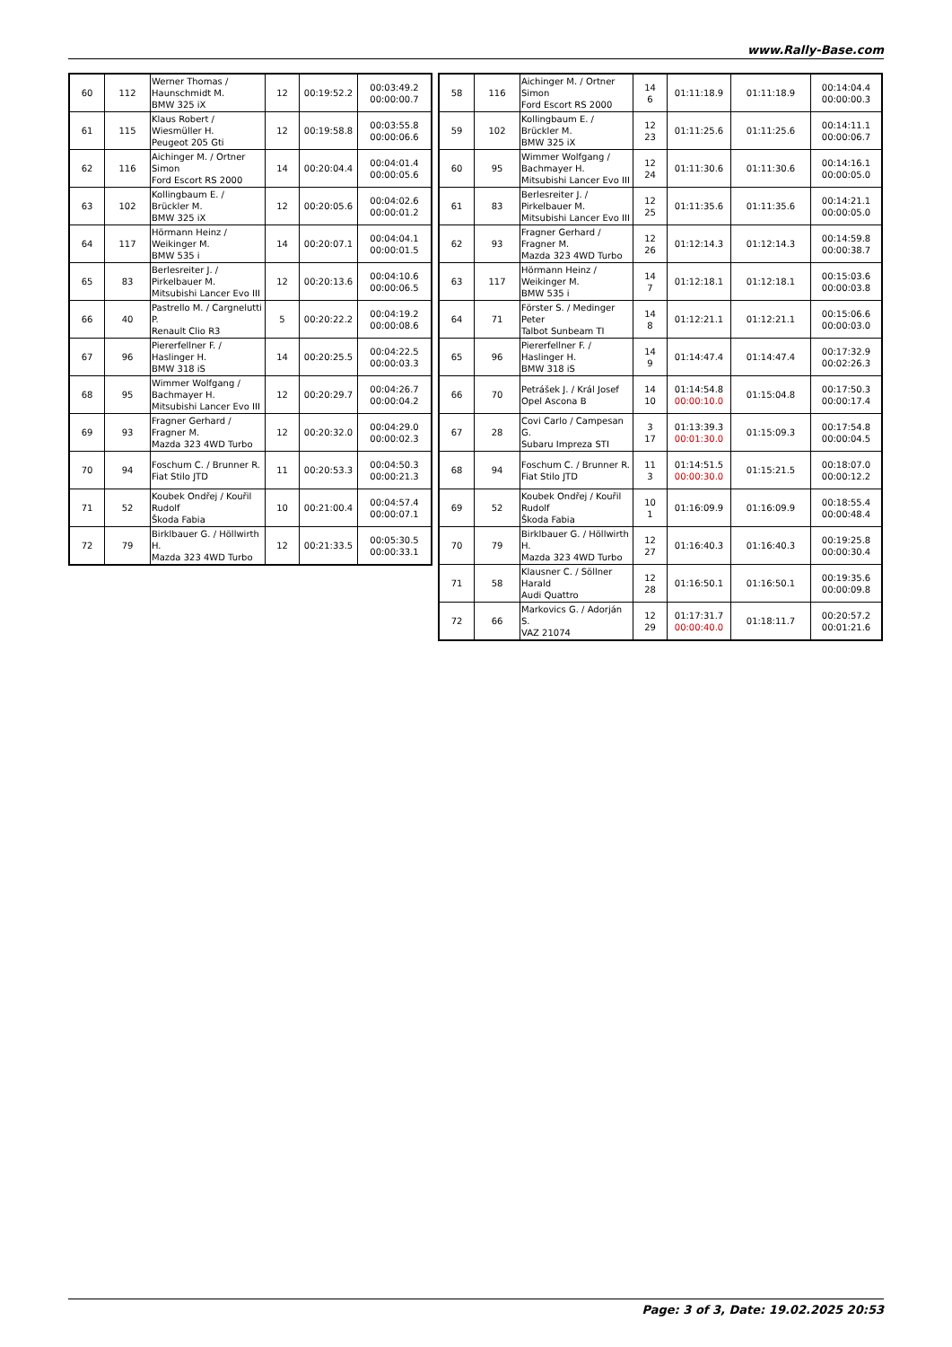www.Rally-Base.com
| 60 | 112 | Werner Thomas / Haunschmidt M. BMW 325 iX | 12 | 00:19:52.2 | 00:03:49.2 00:00:00.7 |
| 61 | 115 | Klaus Robert / Wiesmüller H. Peugeot 205 Gti | 12 | 00:19:58.8 | 00:03:55.8 00:00:06.6 |
| 62 | 116 | Aichinger M. / Ortner Simon Ford Escort RS 2000 | 14 | 00:20:04.4 | 00:04:01.4 00:00:05.6 |
| 63 | 102 | Kollingbaum E. / Brückler M. BMW 325 iX | 12 | 00:20:05.6 | 00:04:02.6 00:00:01.2 |
| 64 | 117 | Hörmann Heinz / Weikinger M. BMW 535 i | 14 | 00:20:07.1 | 00:04:04.1 00:00:01.5 |
| 65 | 83 | Berlesreiter J. / Pirkelbauer M. Mitsubishi Lancer Evo III | 12 | 00:20:13.6 | 00:04:10.6 00:00:06.5 |
| 66 | 40 | Pastrello M. / Cargnelutti P. Renault Clio R3 | 5 | 00:20:22.2 | 00:04:19.2 00:00:08.6 |
| 67 | 96 | Piererfellner F. / Haslinger H. BMW 318 iS | 14 | 00:20:25.5 | 00:04:22.5 00:00:03.3 |
| 68 | 95 | Wimmer Wolfgang / Bachmayer H. Mitsubishi Lancer Evo III | 12 | 00:20:29.7 | 00:04:26.7 00:00:04.2 |
| 69 | 93 | Fragner Gerhard / Fragner M. Mazda 323 4WD Turbo | 12 | 00:20:32.0 | 00:04:29.0 00:00:02.3 |
| 70 | 94 | Foschum C. / Brunner R. Fiat Stilo JTD | 11 | 00:20:53.3 | 00:04:50.3 00:00:21.3 |
| 71 | 52 | Koubek Ondřej / Kouřil Rudolf Škoda Fabia | 10 | 00:21:00.4 | 00:04:57.4 00:00:07.1 |
| 72 | 79 | Birklbauer G. / Höllwirth H. Mazda 323 4WD Turbo | 12 | 00:21:33.5 | 00:05:30.5 00:00:33.1 |
| 58 | 116 | Aichinger M. / Ortner Simon Ford Escort RS 2000 | 14 6 | 01:11:18.9 | 01:11:18.9 | 00:14:04.4 00:00:00.3 |
| 59 | 102 | Kollingbaum E. / Brückler M. BMW 325 iX | 12 23 | 01:11:25.6 | 01:11:25.6 | 00:14:11.1 00:00:06.7 |
| 60 | 95 | Wimmer Wolfgang / Bachmayer H. Mitsubishi Lancer Evo III | 12 24 | 01:11:30.6 | 01:11:30.6 | 00:14:16.1 00:00:05.0 |
| 61 | 83 | Berlesreiter J. / Pirkelbauer M. Mitsubishi Lancer Evo III | 12 25 | 01:11:35.6 | 01:11:35.6 | 00:14:21.1 00:00:05.0 |
| 62 | 93 | Fragner Gerhard / Fragner M. Mazda 323 4WD Turbo | 12 26 | 01:12:14.3 | 01:12:14.3 | 00:14:59.8 00:00:38.7 |
| 63 | 117 | Hörmann Heinz / Weikinger M. BMW 535 i | 14 7 | 01:12:18.1 | 01:12:18.1 | 00:15:03.6 00:00:03.8 |
| 64 | 71 | Förster S. / Medinger Peter Talbot Sunbeam TI | 14 8 | 01:12:21.1 | 01:12:21.1 | 00:15:06.6 00:00:03.0 |
| 65 | 96 | Piererfellner F. / Haslinger H. BMW 318 iS | 14 9 | 01:14:47.4 | 01:14:47.4 | 00:17:32.9 00:02:26.3 |
| 66 | 70 | Petrášek J. / Král Josef Opel Ascona B | 14 10 | 01:14:54.8 00:00:10.0 | 01:15:04.8 | 00:17:50.3 00:00:17.4 |
| 67 | 28 | Covi Carlo / Campesan G. Subaru Impreza STI | 3 17 | 01:13:39.3 00:01:30.0 | 01:15:09.3 | 00:17:54.8 00:00:04.5 |
| 68 | 94 | Foschum C. / Brunner R. Fiat Stilo JTD | 11 3 | 01:14:51.5 00:00:30.0 | 01:15:21.5 | 00:18:07.0 00:00:12.2 |
| 69 | 52 | Koubek Ondřej / Kouřil Rudolf Škoda Fabia | 10 1 | 01:16:09.9 | 01:16:09.9 | 00:18:55.4 00:00:48.4 |
| 70 | 79 | Birklbauer G. / Höllwirth H. Mazda 323 4WD Turbo | 12 27 | 01:16:40.3 | 01:16:40.3 | 00:19:25.8 00:00:30.4 |
| 71 | 58 | Klausner C. / Söllner Harald Audi Quattro | 12 28 | 01:16:50.1 | 01:16:50.1 | 00:19:35.6 00:00:09.8 |
| 72 | 66 | Markovics G. / Adorján S. VAZ 21074 | 12 29 | 01:17:31.7 00:00:40.0 | 01:18:11.7 | 00:20:57.2 00:01:21.6 |
Page: 3 of 3, Date: 19.02.2025 20:53